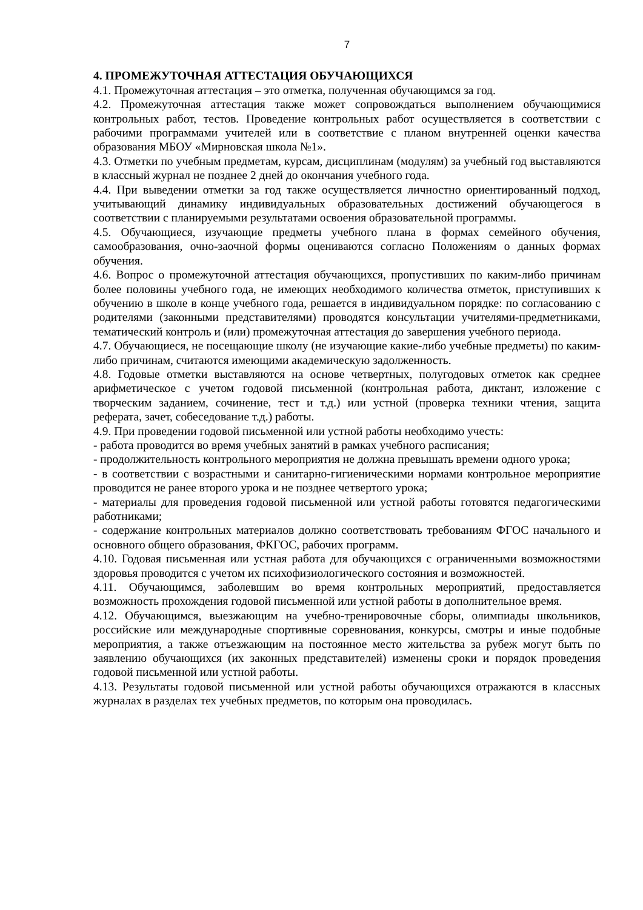7
4. ПРОМЕЖУТОЧНАЯ АТТЕСТАЦИЯ ОБУЧАЮЩИХСЯ
4.1. Промежуточная аттестация – это отметка, полученная обучающимся за год.
4.2. Промежуточная аттестация также может сопровождаться выполнением обучающимися контрольных работ, тестов. Проведение контрольных работ осуществляется в соответствии с рабочими программами учителей или в соответствие с планом внутренней оценки качества образования МБОУ «Мирновская школа №1».
4.3. Отметки по учебным предметам, курсам, дисциплинам (модулям) за учебный год выставляются в классный журнал не позднее 2 дней до окончания учебного года.
4.4. При выведении отметки за год также осуществляется личностно ориентированный подход, учитывающий динамику индивидуальных образовательных достижений обучающегося в соответствии с планируемыми результатами освоения образовательной программы.
4.5. Обучающиеся, изучающие предметы учебного плана в формах семейного обучения, самообразования, очно-заочной формы оцениваются согласно Положениям о данных формах обучения.
4.6. Вопрос о промежуточной аттестация обучающихся, пропустивших по каким-либо причинам более половины учебного года, не имеющих необходимого количества отметок, приступивших к обучению в школе в конце учебного года, решается в индивидуальном порядке: по согласованию с родителями (законными представителями) проводятся консультации учителями-предметниками, тематический контроль и (или) промежуточная аттестация до завершения учебного периода.
4.7. Обучающиеся, не посещающие школу (не изучающие какие-либо учебные предметы) по каким-либо причинам, считаются имеющими академическую задолженность.
4.8. Годовые отметки выставляются на основе четвертных, полугодовых отметок как среднее арифметическое с учетом годовой письменной (контрольная работа, диктант, изложение с творческим заданием, сочинение, тест и т.д.) или устной (проверка техники чтения, защита реферата, зачет, собеседование т.д.) работы.
4.9. При проведении годовой письменной или устной работы необходимо учесть:
- работа проводится во время учебных занятий в рамках учебного расписания;
- продолжительность контрольного мероприятия не должна превышать времени одного урока;
- в соответствии с возрастными и санитарно-гигиеническими нормами контрольное мероприятие проводится не ранее второго урока и не позднее четвертого урока;
- материалы для проведения годовой письменной или устной работы готовятся педагогическими работниками;
- содержание контрольных материалов должно соответствовать требованиям ФГОС начального и основного общего образования, ФКГОС, рабочих программ.
4.10. Годовая письменная или устная работа для обучающихся с ограниченными возможностями здоровья проводится с учетом их психофизиологического состояния и возможностей.
4.11. Обучающимся, заболевшим во время контрольных мероприятий, предоставляется возможность прохождения годовой письменной или устной работы в дополнительное время.
4.12. Обучающимся, выезжающим на учебно-тренировочные сборы, олимпиады школьников, российские или международные спортивные соревнования, конкурсы, смотры и иные подобные мероприятия, а также отъезжающим на постоянное место жительства за рубеж могут быть по заявлению обучающихся (их законных представителей) изменены сроки и порядок проведения годовой письменной или устной работы.
4.13. Результаты годовой письменной или устной работы обучающихся отражаются в классных журналах в разделах тех учебных предметов, по которым она проводилась.